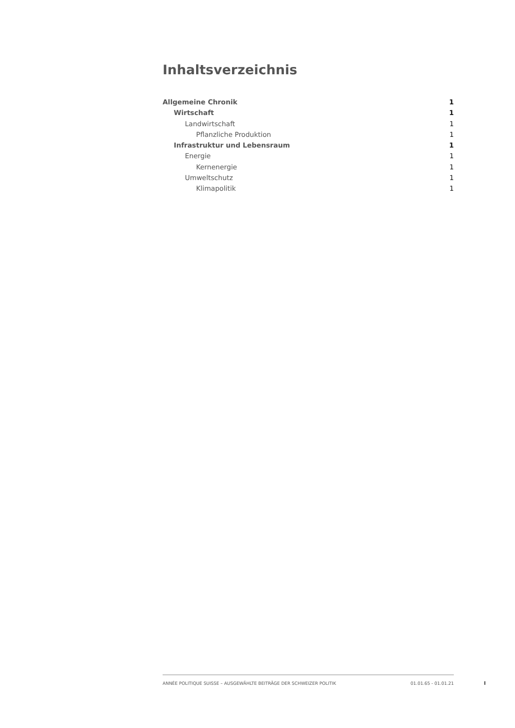Inhaltsverzeichnis
Allgemeine Chronik 1
Wirtschaft 1
Landwirtschaft 1
Pflanzliche Produktion 1
Infrastruktur und Lebensraum 1
Energie 1
Kernenergie 1
Umweltschutz 1
Klimapolitik 1
ANNÉE POLITIQUE SUISSE – AUSGEWÄHLTE BEITRÄGE DER SCHWEIZER POLITIK 01.01.65 - 01.01.21
I